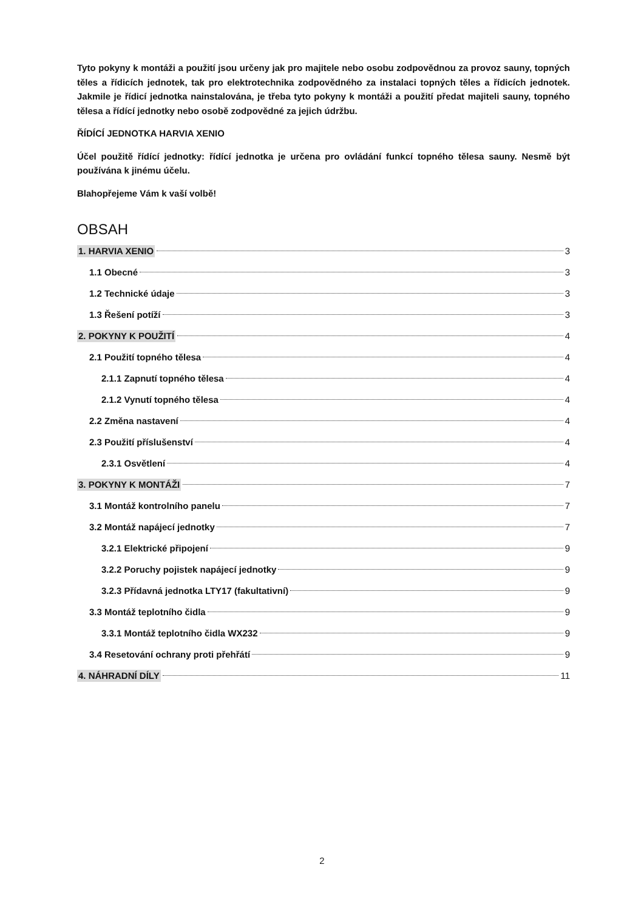Tyto pokyny k montáži a použití jsou určeny jak pro majitele nebo osobu zodpovědnou za provoz sauny, topných těles a řídicích jednotek, tak pro elektrotechnika zodpovědného za instalaci topných těles a řídicích jednotek. Jakmile je řídicí jednotka nainstalována, je třeba tyto pokyny k montáži a použití předat majiteli sauny, topného tělesa a řídící jednotky nebo osobě zodpovědné za jejich údržbu.
ŘÍDÍCÍ JEDNOTKA HARVIA XENIO
Účel použitě řídící jednotky: řídící jednotka je určena pro ovládání funkcí topného tělesa sauny. Nesmě být používána k jinému účelu.
Blahopřejeme Vám k vaší volbě!
OBSAH
1. HARVIA XENIO 3
1.1 Obecné 3
1.2 Technické údaje 3
1.3 Řešení potíží 3
2. POKYNY K POUŽITÍ 4
2.1 Použití topného tělesa 4
2.1.1 Zapnutí topného tělesa 4
2.1.2 Vynutí topného tělesa 4
2.2 Změna nastavení 4
2.3 Použití příslušenství 4
2.3.1 Osvětlení 4
3. POKYNY K MONTÁŽI 7
3.1 Montáž kontrolního panelu 7
3.2 Montáž napájecí jednotky 7
3.2.1 Elektrické připojení 9
3.2.2 Poruchy pojistek napájecí jednotky 9
3.2.3 Přídavná jednotka LTY17 (fakultativní) 9
3.3 Montáž teplotního čidla 9
3.3.1 Montáž teplotního čidla WX232 9
3.4 Resetování ochrany proti přehřátí 9
4. NÁHRADNÍ DÍLY 11
2